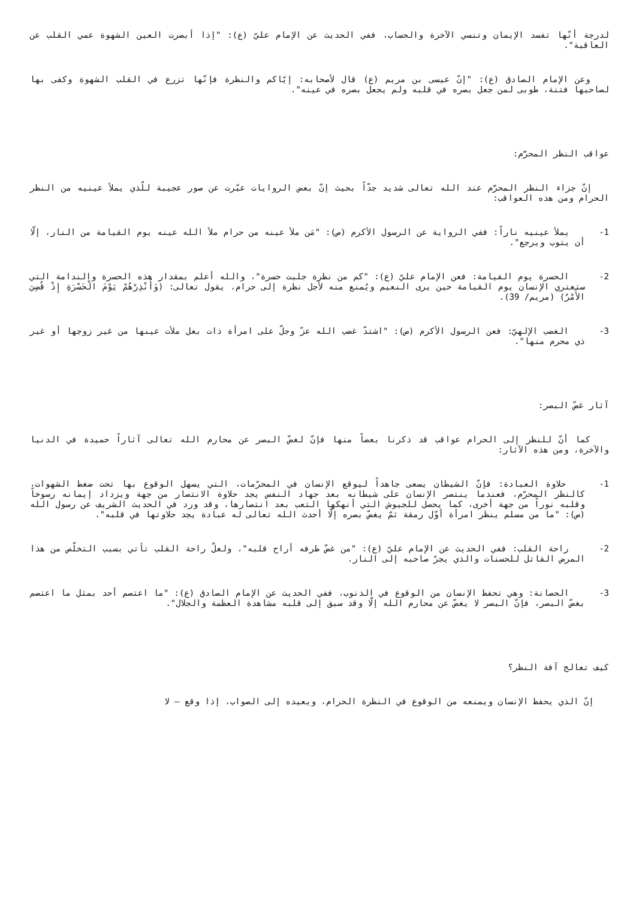لدرجة أنّها تفسد الإيمان وتنسي الآخرة والحساب، ففي الحديث عن الإمام عليّ (ع): "إذا أبصرت العين الشهوة عمي القلب عن العاقبة".
وعن الإمام الصادق (ع): "إنّ عيسى بن مريم (ع) قال لأصحابه: إيّاكم والنظرة فإنّها تزرع في القلب الشهوة وكفى بها لصاحبها فتنة، طوبى لمن جعل بصره في قلبه ولم يجعل بصره في عينه".
عواقب النظر المحرَّم:
إنّ جزاء النظر المحرَّم عند الله تعالى شديد جدّاً بحيث إنّ بعض الروايات عبّرت عن صور عجيبة للّذي يملأ عينيه من النظر الحرام ومن هذه العواقب:
1-
يملأ عينيه ناراً: ففي الرواية عن الرسول الأكرم (ص): "مَن ملأ عينه من حرام ملأ الله عينه يوم القيامة من النار، إلّا أن يتوب ويرجع".
2-
الحسرة يوم القيامة: فعن الإمام عليّ (ع): "كم من نظرة جلبت حسرة"، والله أعلم بمقدار هذه الحسرة والندامة التي ستعتري الإنسان يوم القيامة حين يرى النعيم ويُمنع منه لأجل نظرة إلى حرام، يقول تعالى: (وَأَنْذِرْهُمْ يَوْمَ الْحَسْرَةِ إِذْ قُضِيَ الأَمْرُ) (مريم/ 39).
3-
الغضب الإلهيّ: فعن الرسول الأكرم (ص): "اشتدّ غضب الله عزّ وجلّ على امرأة ذات بعل ملأت عينها من غير زوجها أو غير ذي محرم منها".
آثار غضّ البصر:
كما أنّ للنظر إلى الحرام عواقب قد ذكرنا بعضاً منها فإنّ لغضّ البصر عن محارم الله تعالى آثاراً حميدة في الدنيا والآخرة، ومن هذه الآثار:
1-
حلاوة العبادة: فإنّ الشيطان يسعى جاهداً ليوقع الإنسان في المحرّمات، التي يسهل الوقوع بها تحت ضغط الشهوات، كالنظر المحرّم، فعندما ينتصر الإنسان على شيطانه بعد جهاد النفس يجد حلاوة الانتصار من جهة ويزداد إيمانه رسوخاً وقلبه نوراً من جهة أخرى، كما يحصل للجيوش التي أنهكها التعب بعد انتصارها، وقد ورد في الحديث الشريف عن رسول الله (ص): "ما من مسلم ينظر امرأة أوّل رمقة ثمّ يغضّ بصره إلّا أحدث الله تعالى له عبادة يجد حلاوتها في قلبه".
2-
راحة القلب: ففي الحديث عن الإمام عليّ (ع): "من غضّ طرفه أراح قلبه"، ولعلّ راحة القلب تأتي بسبب التخلّص من هذا المرض القاتل للحسنات والذي يجرّ صاحبه إلى النار.
3-
الحصانة: وهي تحفظ الإنسان من الوقوع في الذنوب، ففي الحديث عن الإمام الصادق (ع): "ما اعتصم أحد بمثل ما اعتصم بغضّ البصر، فإنّ البصر لا يغضّ عن محارم الله إلّا وقد سبق إلى قلبه مشاهدة العظمة والجلال".
كيف تعالج آفة النظر؟
إنّ الذي يحفظ الإنسان ويمنعه من الوقوع في النظرة الحرام، ويعيده إلى الصواب، إذا وقع – لا